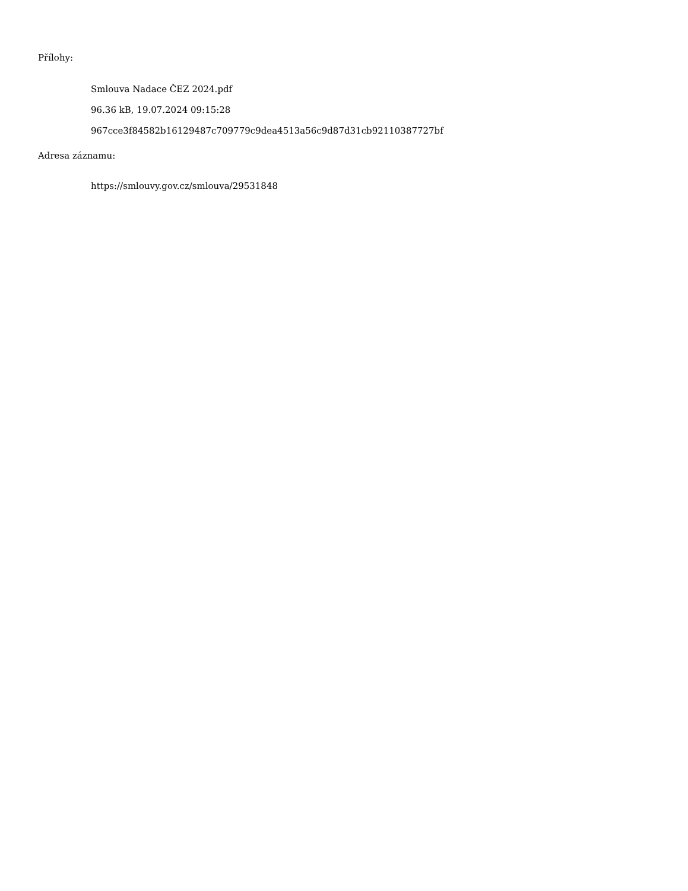Přílohy:
Smlouva Nadace ČEZ 2024.pdf
96.36 kB, 19.07.2024 09:15:28
967cce3f84582b16129487c709779c9dea4513a56c9d87d31cb92110387727bf
Adresa záznamu:
https://smlouvy.gov.cz/smlouva/29531848